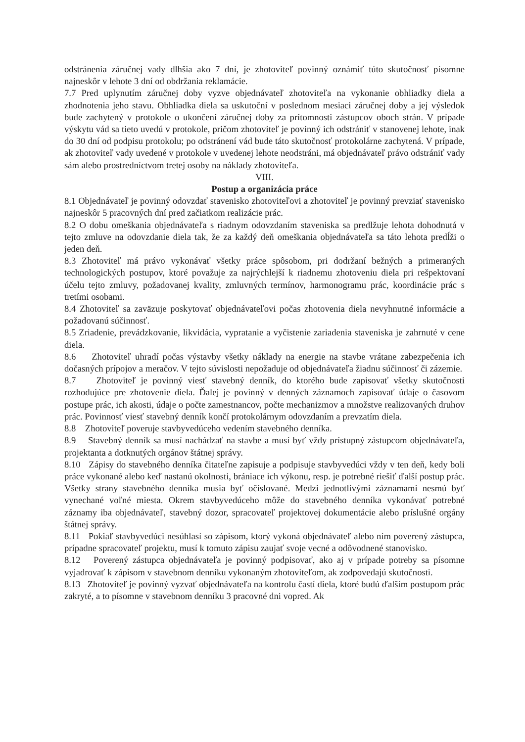odstránenia záručnej vady dlhšia ako 7 dní, je zhotoviteľ povinný oznámiť túto skutočnosť písomne najneskôr v lehote 3 dní od obdržania reklamácie.
7.7 Pred uplynutím záručnej doby vyzve objednávateľ zhotoviteľa na vykonanie obhliadky diela a zhodnotenia jeho stavu. Obhliadka diela sa uskutoční v poslednom mesiaci záručnej doby a jej výsledok bude zachytený v protokole o ukončení záručnej doby za prítomnosti zástupcov oboch strán. V prípade výskytu vád sa tieto uvedú v protokole, pričom zhotoviteľ je povinný ich odstrániť v stanovenej lehote, inak do 30 dní od podpisu protokolu; po odstránení vád bude táto skutočnosť protokolárne zachytená. V prípade, ak zhotoviteľ vady uvedené v protokole v uvedenej lehote neodstráni, má objednávateľ právo odstrániť vady sám alebo prostredníctvom tretej osoby na náklady zhotoviteľa.
VIII.
Postup a organizácia práce
8.1 Objednávateľ je povinný odovzdať stavenisko zhotoviteľovi a zhotoviteľ je povinný prevziať stavenisko najneskôr 5 pracovných dní pred začiatkom realizácie prác.
8.2 O dobu omeškania objednávateľa s riadnym odovzdaním staveniska sa predlžuje lehota dohodnutá v tejto zmluve na odovzdanie diela tak, že za každý deň omeškania objednávateľa sa táto lehota predĺži o jeden deň.
8.3 Zhotoviteľ má právo vykonávať všetky práce spôsobom, pri dodržaní bežných a primeraných technologických postupov, ktoré považuje za najrýchlejší k riadnemu zhotoveniu diela pri rešpektovaní účelu tejto zmluvy, požadovanej kvality, zmluvných termínov, harmonogramu prác, koordinácie prác s tretími osobami.
8.4 Zhotoviteľ sa zaväzuje poskytovať objednávateľovi počas zhotovenia diela nevyhnutné informácie a požadovanú súčinnosť.
8.5 Zriadenie, prevádzkovanie, likvidácia, vypratanie a vyčistenie zariadenia staveniska je zahrnuté v cene diela.
8.6 Zhotoviteľ uhradí počas výstavby všetky náklady na energie na stavbe vrátane zabezpečenia ich dočasných prípojov a meračov. V tejto súvislosti nepožaduje od objednávateľa žiadnu súčinnosť či zázemie.
8.7 Zhotoviteľ je povinný viesť stavebný denník, do ktorého bude zapisovať všetky skutočnosti rozhodujúce pre zhotovenie diela. Ďalej je povinný v denných záznamoch zapisovať údaje o časovom postupe prác, ich akosti, údaje o počte zamestnancov, počte mechanizmov a množstve realizovaných druhov prác. Povinnosť viesť stavebný denník končí protokolárnym odovzdaním a prevzatím diela.
8.8 Zhotoviteľ poveruje stavbyvedúceho vedením stavebného denníka.
8.9 Stavebný denník sa musí nachádzať na stavbe a musí byť vždy prístupný zástupcom objednávateľa, projektanta a dotknutých orgánov štátnej správy.
8.10 Zápisy do stavebného denníka čitateľne zapisuje a podpisuje stavbyvedúci vždy v ten deň, kedy boli práce vykonané alebo keď nastanú okolnosti, brániace ich výkonu, resp. je potrebné riešiť ďalší postup prác. Všetky strany stavebného denníka musia byť očíslované. Medzi jednotlivými záznamami nesmú byť vynechané voľné miesta. Okrem stavbyvedúceho môže do stavebného denníka vykonávať potrebné záznamy iba objednávateľ, stavebný dozor, spracovateľ projektovej dokumentácie alebo príslušné orgány štátnej správy.
8.11 Pokiaľ stavbyvedúci nesúhlasí so zápisom, ktorý vykoná objednávateľ alebo ním poverený zástupca, prípadne spracovateľ projektu, musí k tomuto zápisu zaujať svoje vecné a odôvodnené stanovisko.
8.12 Poverený zástupca objednávateľa je povinný podpisovať, ako aj v prípade potreby sa písomne vyjadrovať k zápisom v stavebnom denníku vykonaným zhotoviteľom, ak zodpovedajú skutočnosti.
8.13 Zhotoviteľ je povinný vyzvať objednávateľa na kontrolu častí diela, ktoré budú ďalším postupom prác zakryté, a to písomne v stavebnom denníku 3 pracovné dni vopred. Ak